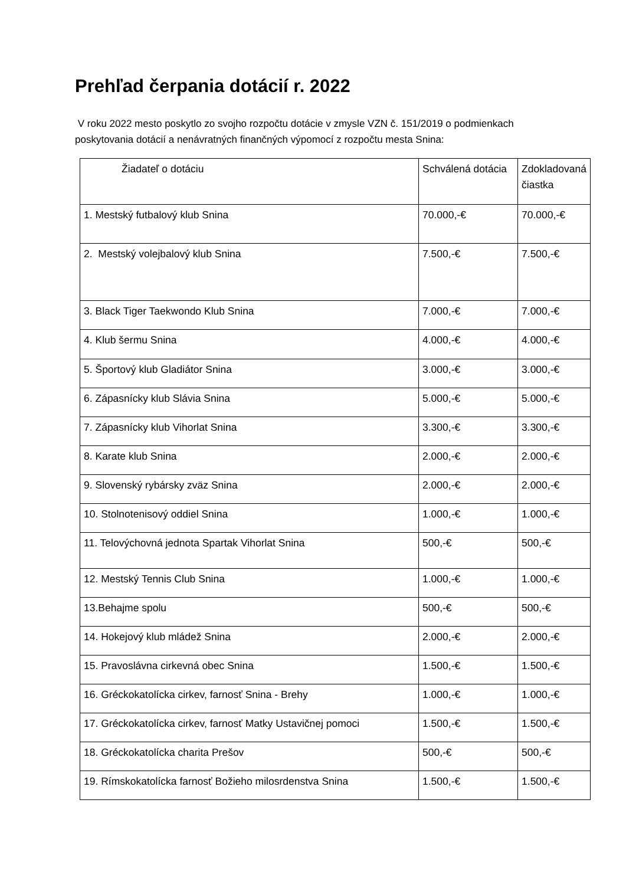Prehľad čerpania dotácií r. 2022
V roku 2022 mesto poskytlo zo svojho rozpočtu dotácie v zmysle VZN č. 151/2019 o podmienkach poskytovania dotácií a nenávratných finančných výpomocí z rozpočtu mesta Snina:
| Žiadateľ o dotáciu | Schválená dotácia | Zdokladovaná čiastka |
| --- | --- | --- |
| 1. Mestský futbalový klub Snina | 70.000,-€ | 70.000,-€ |
| 2. Mestský volejbalový klub Snina | 7.500,-€ | 7.500,-€ |
| 3. Black Tiger Taekwondo Klub Snina | 7.000,-€ | 7.000,-€ |
| 4. Klub šermu Snina | 4.000,-€ | 4.000,-€ |
| 5. Športový klub Gladiátor Snina | 3.000,-€ | 3.000,-€ |
| 6. Zápasnícky klub Slávia Snina | 5.000,-€ | 5.000,-€ |
| 7. Zápasnícky klub Vihorlat Snina | 3.300,-€ | 3.300,-€ |
| 8. Karate klub Snina | 2.000,-€ | 2.000,-€ |
| 9. Slovenský rybársky zväz Snina | 2.000,-€ | 2.000,-€ |
| 10. Stolnotenisový oddiel Snina | 1.000,-€ | 1.000,-€ |
| 11. Telovýchovná jednota Spartak Vihorlat Snina | 500,-€ | 500,-€ |
| 12. Mestský Tennis Club Snina | 1.000,-€ | 1.000,-€ |
| 13.Behajme spolu | 500,-€ | 500,-€ |
| 14. Hokejový klub mládež Snina | 2.000,-€ | 2.000,-€ |
| 15. Pravoslávna cirkevná obec Snina | 1.500,-€ | 1.500,-€ |
| 16. Gréckokatolícka cirkev, farnosť Snina - Brehy | 1.000,-€ | 1.000,-€ |
| 17. Gréckokatolícka cirkev, farnosť Matky Ustavičnej pomoci | 1.500,-€ | 1.500,-€ |
| 18. Gréckokatolícka charita Prešov | 500,-€ | 500,-€ |
| 19. Rímskokatolícka farnosť Božieho milosrdenstva Snina | 1.500,-€ | 1.500,-€ |